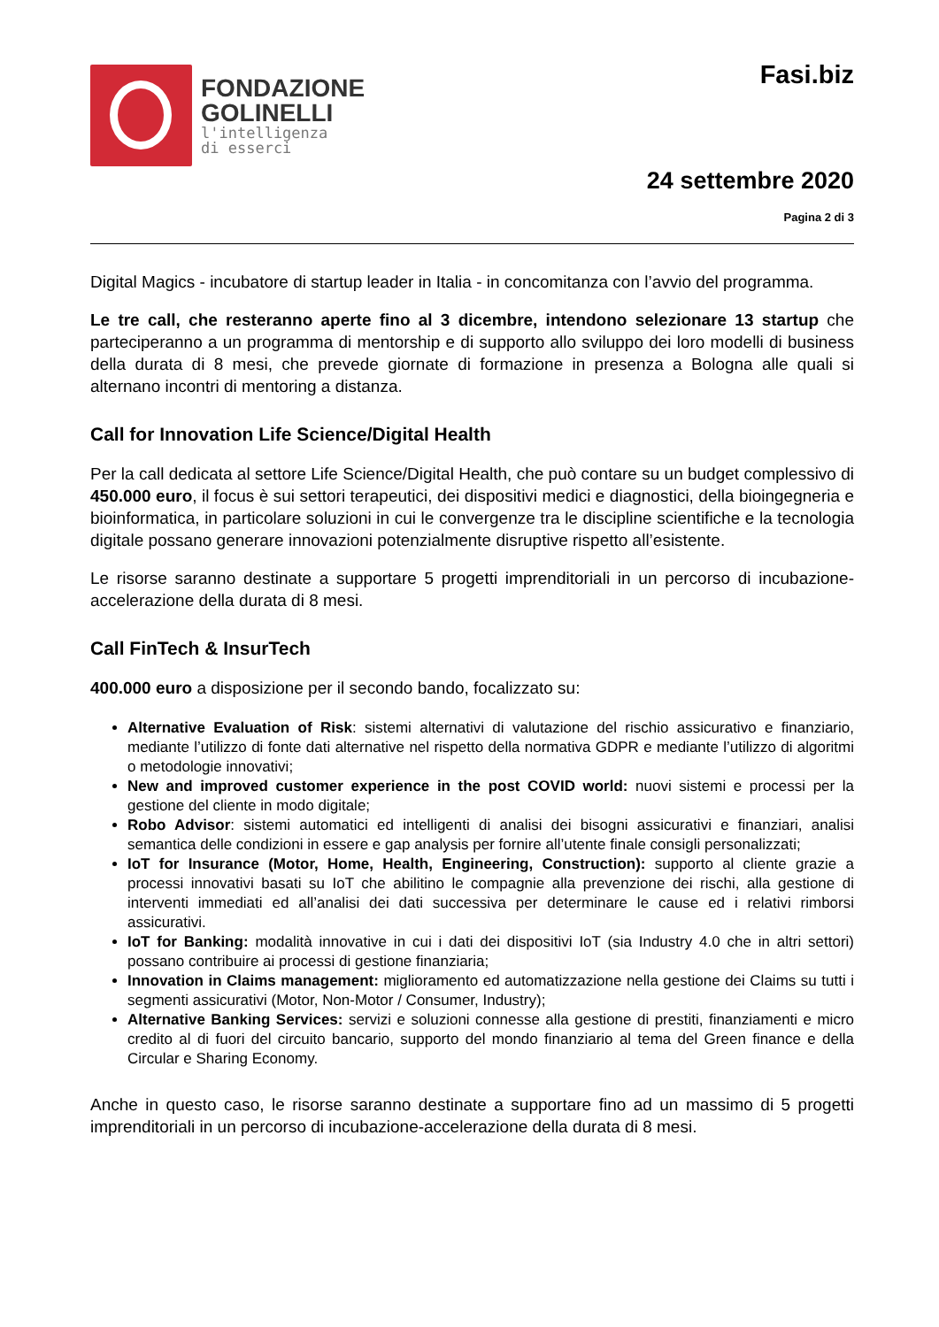FONDAZIONE
GOLINELLI
l'intelligenza
di esserci
Fasi.biz
24 settembre 2020
Pagina 2 di 3
Digital Magics - incubatore di startup leader in Italia - in concomitanza con l’avvio del programma.
Le tre call, che resteranno aperte fino al 3 dicembre, intendono selezionare 13 startup che parteciperanno a un programma di mentorship e di supporto allo sviluppo dei loro modelli di business della durata di 8 mesi, che prevede giornate di formazione in presenza a Bologna alle quali si alternano incontri di mentoring a distanza.
Call for Innovation Life Science/Digital Health
Per la call dedicata al settore Life Science/Digital Health, che può contare su un budget complessivo di 450.000 euro, il focus è sui settori terapeutici, dei dispositivi medici e diagnostici, della bioingegneria e bioinformatica, in particolare soluzioni in cui le convergenze tra le discipline scientifiche e la tecnologia digitale possano generare innovazioni potenzialmente disruptive rispetto all’esistente.
Le risorse saranno destinate a supportare 5 progetti imprenditoriali in un percorso di incubazione-accelerazione della durata di 8 mesi.
Call FinTech & InsurTech
400.000 euro a disposizione per il secondo bando, focalizzato su:
Alternative Evaluation of Risk: sistemi alternativi di valutazione del rischio assicurativo e finanziario, mediante l’utilizzo di fonte dati alternative nel rispetto della normativa GDPR e mediante l’utilizzo di algoritmi o metodologie innovativi;
New and improved customer experience in the post COVID world: nuovi sistemi e processi per la gestione del cliente in modo digitale;
Robo Advisor: sistemi automatici ed intelligenti di analisi dei bisogni assicurativi e finanziari, analisi semantica delle condizioni in essere e gap analysis per fornire all’utente finale consigli personalizzati;
IoT for Insurance (Motor, Home, Health, Engineering, Construction): supporto al cliente grazie a processi innovativi basati su IoT che abilitino le compagnie alla prevenzione dei rischi, alla gestione di interventi immediati ed all’analisi dei dati successiva per determinare le cause ed i relativi rimborsi assicurativi.
IoT for Banking: modalità innovative in cui i dati dei dispositivi IoT (sia Industry 4.0 che in altri settori) possano contribuire ai processi di gestione finanziaria;
Innovation in Claims management: miglioramento ed automatizzazione nella gestione dei Claims su tutti i segmenti assicurativi (Motor, Non-Motor / Consumer, Industry);
Alternative Banking Services: servizi e soluzioni connesse alla gestione di prestiti, finanziamenti e micro credito al di fuori del circuito bancario, supporto del mondo finanziario al tema del Green finance e della Circular e Sharing Economy.
Anche in questo caso, le risorse saranno destinate a supportare fino ad un massimo di 5 progetti imprenditoriali in un percorso di incubazione-accelerazione della durata di 8 mesi.